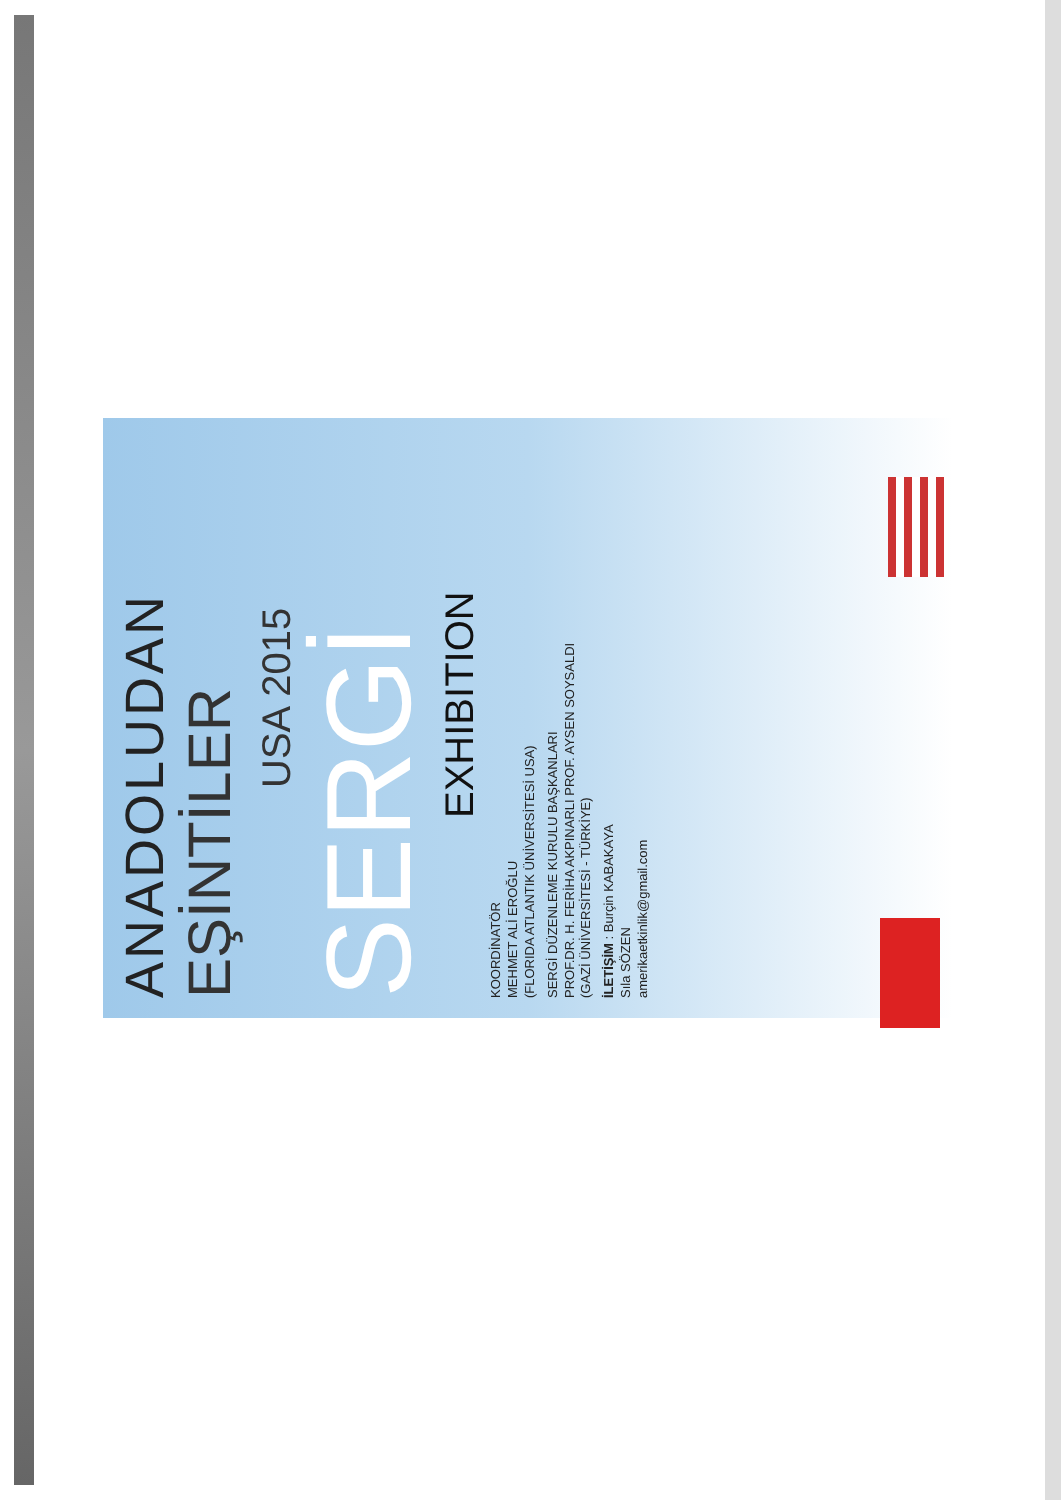ANADOLUDAN
EŞİNTİLER
USA 2015
SERGİ
EXHIBITION
KOORDİNATÖR
MEHMET ALİ EROĞLU
(FLORIDA ATLANTIK ÜNİVERSİTESİ USA)
SERGİ DÜZENLEME KURULU BAŞKANLARI
PROF.DR. H. FERİHA AKPINARLI PROF. AYSEN SOYSALDI
(GAZİ ÜNİVERSİTESİ - TÜRKİYE)
İLETİŞİM : Burçin KABAKAYA
Sıla SÖZEN
amerikaetkinlik@gmail.com